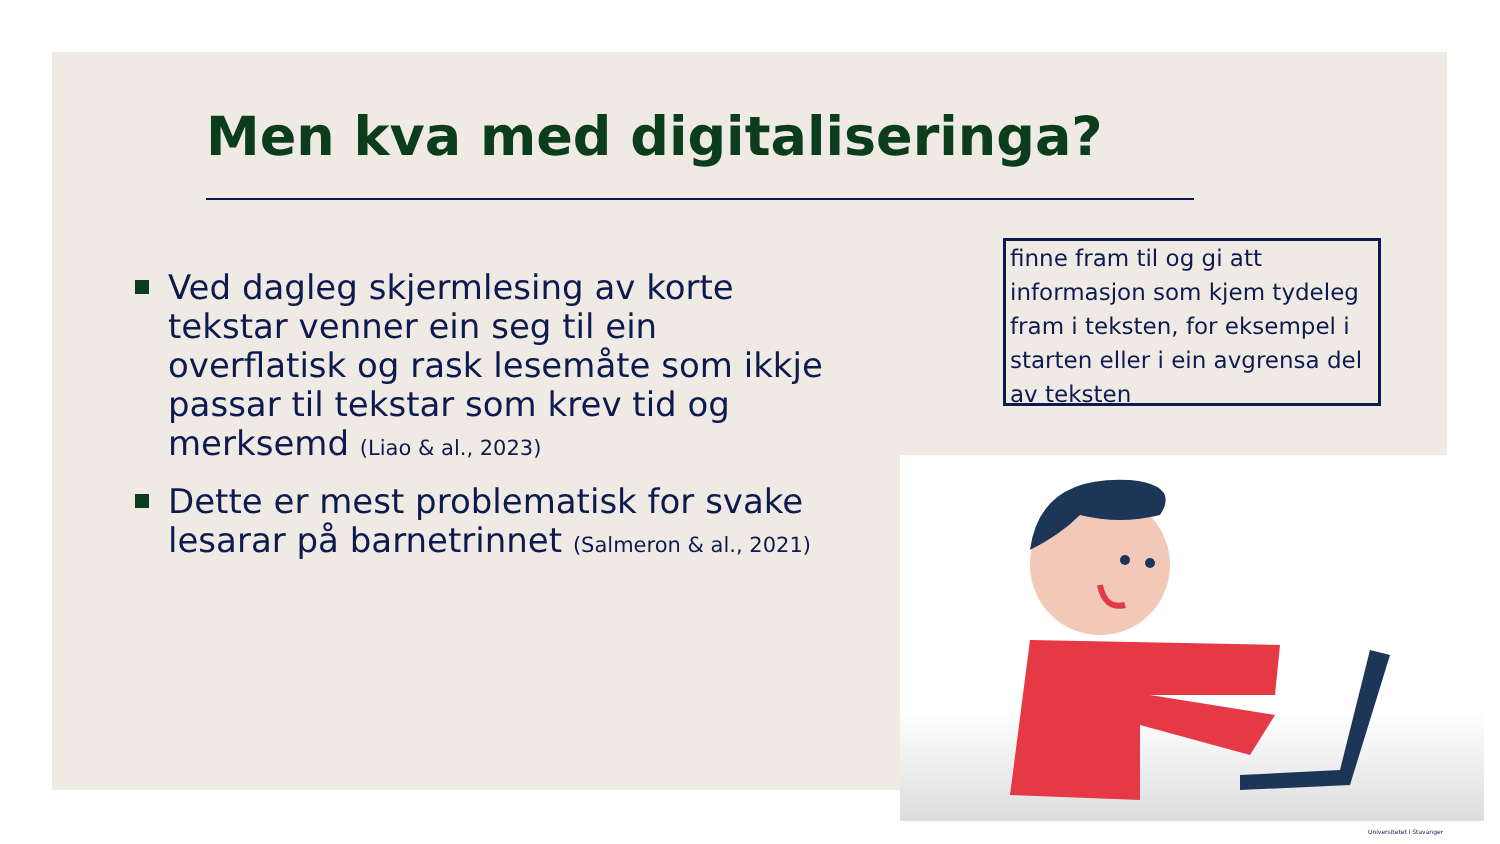Men kva med digitaliseringa?
Ved dagleg skjermlesing av korte tekstar venner ein seg til ein overflatisk og rask lesemåte som ikkje passar til tekstar som krev tid og merksemd (Liao & al., 2023)
Dette er mest problematisk for svake lesarar på barnetrinnet (Salmeron & al., 2021)
finne fram til og gi att informasjon som kjem tydeleg fram i teksten, for eksempel i starten eller i ein avgrensa del av teksten
Universitetet i Stavanger